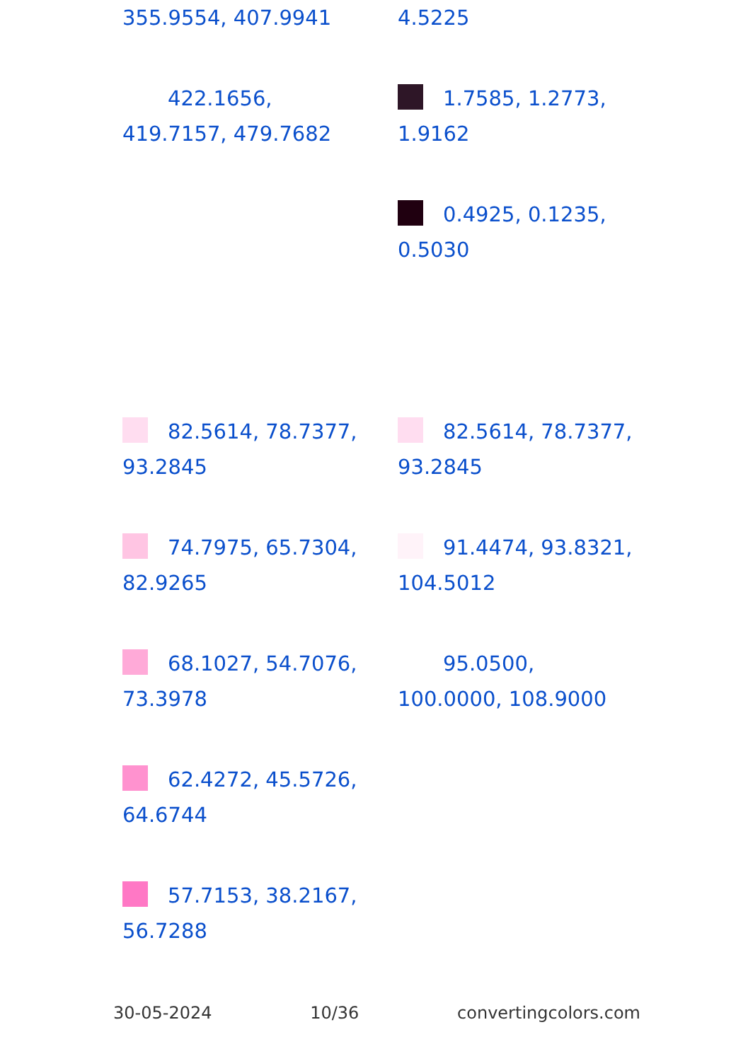355.9554, 407.9941 4.5225
422.1656, 419.7157, 479.7682
1.7585, 1.2773, 1.9162
0.4925, 0.1235, 0.5030
82.5614, 78.7377, 93.2845
82.5614, 78.7377, 93.2845
74.7975, 65.7304, 82.9265
91.4474, 93.8321, 104.5012
68.1027, 54.7076, 73.3978
95.0500, 100.0000, 108.9000
62.4272, 45.5726, 64.6744
57.7153, 38.2167, 56.7288
30-05-2024 10/36 convertingcolors.com